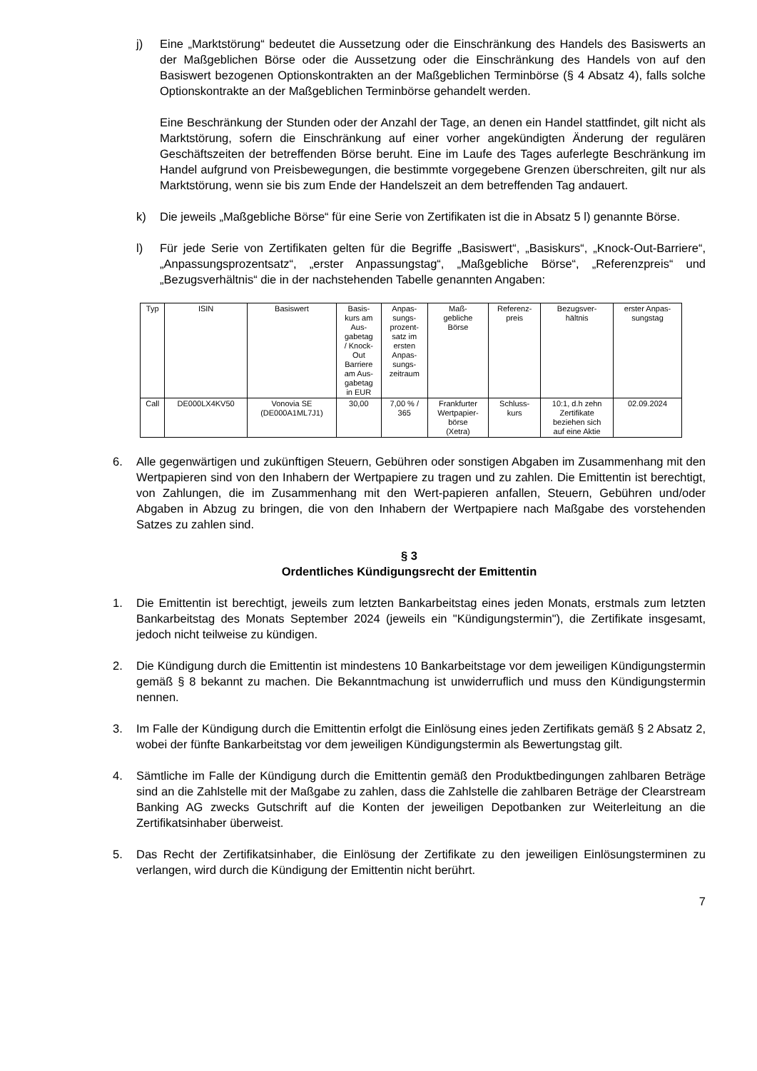j) Eine „Marktstörung“ bedeutet die Aussetzung oder die Einschränkung des Handels des Basiswerts an der Maßgeblichen Börse oder die Aussetzung oder die Einschränkung des Handels von auf den Basiswert bezogenen Optionskontrakten an der Maßgeblichen Terminbörse (§ 4 Absatz 4), falls solche Optionskontrakte an der Maßgeblichen Terminbörse gehandelt werden.
Eine Beschränkung der Stunden oder der Anzahl der Tage, an denen ein Handel stattfindet, gilt nicht als Marktstörung, sofern die Einschränkung auf einer vorher angekündigten Änderung der regulären Geschäftszeiten der betreffenden Börse beruht. Eine im Laufe des Tages auferlegte Beschränkung im Handel aufgrund von Preisbewegungen, die bestimmte vorgegebene Grenzen überschreiten, gilt nur als Marktstörung, wenn sie bis zum Ende der Handelszeit an dem betreffenden Tag andauert.
k) Die jeweils „Maßgebliche Börse“ für eine Serie von Zertifikaten ist die in Absatz 5 l) genannte Börse.
l) Für jede Serie von Zertifikaten gelten für die Begriffe „Basiswert“, „Basiskurs“, „Knock-Out-Barriere“, „Anpassungsprozentsatz“, „erster Anpassungstag“, „Maßgebliche Börse“, „Referenzpreis“ und „Bezugsverhältnis“ die in der nachstehenden Tabelle genannten Angaben:
| Typ | ISIN | Basiswert | Basis- kurs am Aus- gabetag / Knock- Out Barriere am Aus- gabetag in EUR | Anpas- sungs- prozent- satz im ersten Anpas- sungs- zeitraum | Maß- gebliche Börse | Referenz- preis | Bezugsver- hältnis | erster Anpas- sungstag |
| --- | --- | --- | --- | --- | --- | --- | --- | --- |
| Call | DE000LX4KV50 | Vonovia SE (DE000A1ML7J1) | 30,00 | 7,00 % / 365 | Frankfurter Wertpapier- börse (Xetra) | Schluss- kurs | 10:1, d.h zehn Zertifikate beziehen sich auf eine Aktie | 02.09.2024 |
6. Alle gegenwärtigen und zukünftigen Steuern, Gebühren oder sonstigen Abgaben im Zusammenhang mit den Wertpapieren sind von den Inhabern der Wertpapiere zu tragen und zu zahlen. Die Emittentin ist berechtigt, von Zahlungen, die im Zusammenhang mit den Wert-papieren anfallen, Steuern, Gebühren und/oder Abgaben in Abzug zu bringen, die von den Inhabern der Wertpapiere nach Maßgabe des vorstehenden Satzes zu zahlen sind.
§ 3
Ordentliches Kündigungsrecht der Emittentin
1. Die Emittentin ist berechtigt, jeweils zum letzten Bankarbeitstag eines jeden Monats, erstmals zum letzten Bankarbeitstag des Monats September 2024 (jeweils ein "Kündigungstermin"), die Zertifikate insgesamt, jedoch nicht teilweise zu kündigen.
2. Die Kündigung durch die Emittentin ist mindestens 10 Bankarbeitstage vor dem jeweiligen Kündigungstermin gemäß § 8 bekannt zu machen. Die Bekanntmachung ist unwiderruflich und muss den Kündigungstermin nennen.
3. Im Falle der Kündigung durch die Emittentin erfolgt die Einlösung eines jeden Zertifikats gemäß § 2 Absatz 2, wobei der fünfte Bankarbeitstag vor dem jeweiligen Kündigungstermin als Bewertungstag gilt.
4. Sämtliche im Falle der Kündigung durch die Emittentin gemäß den Produktbedingungen zahlbaren Beträge sind an die Zahlstelle mit der Maßgabe zu zahlen, dass die Zahlstelle die zahlbaren Beträge der Clearstream Banking AG zwecks Gutschrift auf die Konten der jeweiligen Depotbanken zur Weiterleitung an die Zertifikatsinhaber überweist.
5. Das Recht der Zertifikatsinhaber, die Einlösung der Zertifikate zu den jeweiligen Einlösungsterminen zu verlangen, wird durch die Kündigung der Emittentin nicht berührt.
7